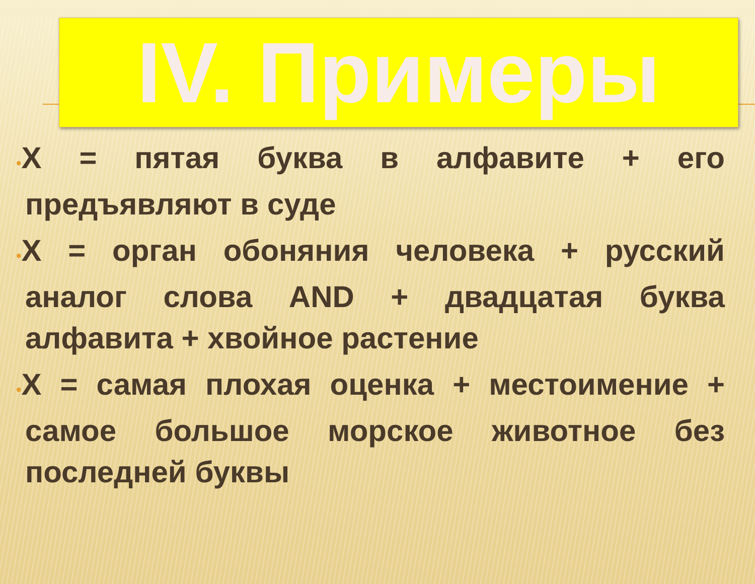IV. Примеры
•X = пятая буква в алфавите + его предъявляют в суде
•X = орган обоняния человека + русский аналог слова AND + двадцатая буква алфавита + хвойное растение
•X = самая плохая оценка + местоимение + самое большое морское животное без последней буквы